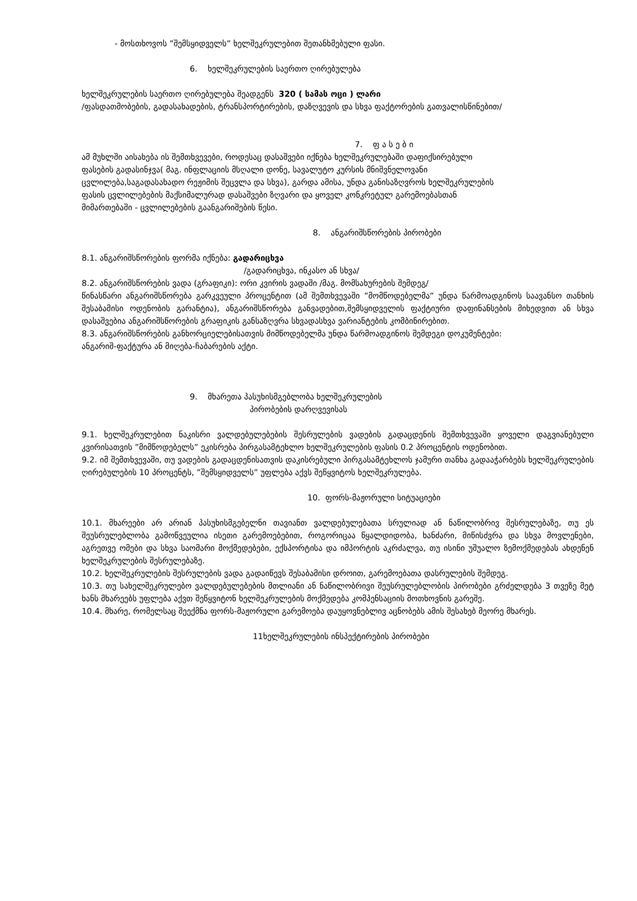- მოსთხოვოს ”შემსყიდველს” ხელშეკრულებით შეთანხმებული ფასი.
6. ხელშეკრულების საერთო ღირებულება
ხელშეკრულების საერთო ღირებულება შეადგენს 320 ( სამას ოცი ) ლარი
/ფასდათმობების, გადასახადების, ტრანსპორტირების, დაზღვევის და სხვა ფაქტორების გათვალისწინებით/
7. ფ ა ს ე ბ ი
ამ მუხლში აისახება ის შემთხვევები, როდესაც დასაშვები იქნება ხელშეკრულებაში დაფიქსირებული ფასების გადასინჯვა( მაგ. ინფლაციის მსღალი დონე, სავალუტო კურსის მნიშვნელოვანი ცვლილება,საგადასახადო რეჟიმის შეცვლა და სხვა), გარდა ამისა, უნდა განისაზღვროს ხელშეკრულების ფასის ცვლილებების მაქსიმალურად დასაშვები ზღვარი და ყოველ კონკრეტულ გარემოებასთან მიმართებაში - ცვლილებების გაანგარიშების წესი.
8. ანგარიშსწორების პირობები
8.1. ანგარიშსწორების ფორმა იქნება: გადარიცხვა
/გადარიცხვა, ინკასო ან სხვა/
8.2. ანგარიშსწორების ვადა (გრაფიკი): ორი კვირის ვადაში /მაგ. მომსახურების შემდეგ/
წინასწარი ანგარიშსწორება გარკვეული პროცენტით (ამ შემთხვევაში ”მომწოდებელმა” უნდა წარმოადგინოს საავანსო თანხის შესაბამისი ოდენობის გარანტია), ანგარიშსწორება განვადებით,შემსყიდველის ფაქტიური დაფინანსების მიხედვით ან სხვა დასაშვებია ანგარიშსწორების გრაფიკის განსაზღვრა სხვადასხვა ვარიანტების კომბინირებით.
8.3. ანგარიშსწორების განხორციელებისათვის მიმწოდებელმა უნდა წარმოადგინოს შემდეგი დოკუმენტები:
ანგარიშ-ფაქტურა ან მიღება-ჩაბარების აქტი.
9. მხარეთა პასუხისმგებლობა ხელშეკრულების
პირობების დარღვევისას
9.1. ხელშეკრულებით ნაკისრი ვალდებულებების შესრულების ვადების გადაცდენის შემთხვევაში ყოველი დაგვიანებული კვირისათვის ”მიმწოდებელს” ეკისრება პირგასამტეხლო ხელშეკრულების ფასის 0.2 პროცენტის ოდენობით.
9.2. იმ შემთხვევაში, თუ ვადების გადაცდენისათვის დაკისრებული პირგასამტეხლოს ჯამური თანხა გადააჭარბებს ხელშეკრულების ღირებულების 10 პროცენტს, ”შემსყიდველს” უფლება აქვს შეწყვიტოს ხელშეკრულება.
10. ფორს-მაჟორული სიტუაციები
10.1. მხარეები არ არიან პასუხისმგებელნი თავიანთ ვალდებულებათა სრულიად ან ნაწილობრივ შესრულებაზე, თუ ეს შეუსრულებლობა გამოწვეულია ისეთი გარემოებებით, როგორიცაა წყალდიდობა, ხანძარი, მიწისძვრა და სხვა მოვლენები, აგრეთვე ომები და სხვა საომარი მოქმედებები, ექსპორტისა და იმპორტის აკრძალვა, თუ ისინი უშუალო ზემოქმედებას ახდენენ ხელშეკრულების შესრულებაზე.
10.2. ხელშეკრულების შესრულების ვადა გადაიწევს შესაბამისი დროით, გარემოებათა დასრულების შემდეგ.
10.3. თუ სახელშეკრულებო ვალდებულებების მთლიანი ან ნაწილობრივი შეუსრულებლობის პირობები გრძელდება 3 თვეზე მეტ ხანს მხარეებს უფლება აქვთ შეწყვიტონ ხელშეკრულების მოქმედება კომპენსაციის მოთხოვნის გარეშე.
10.4. მხარე, რომელსაც შეექმნა ფორს-მაჟორული გარემოება დაუყოვნებლივ აცნობებს ამის შესახებ მეორე მხარეს.
11ხელშეკრულების ინსპექტირების პირობები